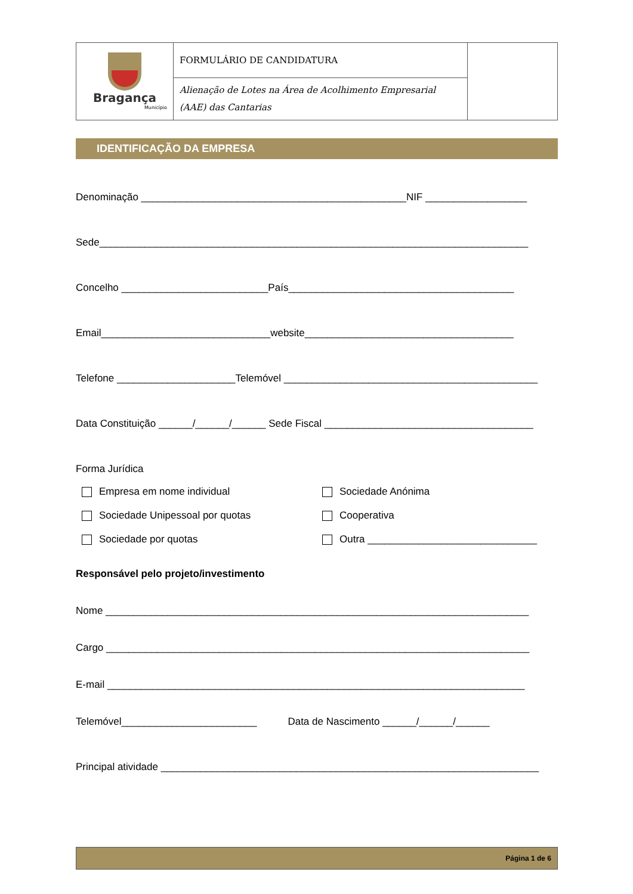| Bragança Município | FORMULÁRIO DE CANDIDATURA | |
| | Alienação de Lotes na Área de Acolhimento Empresarial (AAE) das Cantarias | |
IDENTIFICAÇÃO DA EMPRESA
Denominação _______________________________________________NIF __________________
Sede____________________________________________________________________________
Concelho __________________________País________________________________________
Email______________________________website_____________________________________
Telefone _____________________Telemóvel _____________________________________________
Data Constituição ______/______/______ Sede Fiscal _____________________________________
Forma Jurídica
Empresa em nome individual
Sociedade Anónima
Sociedade Unipessoal por quotas
Cooperativa
Sociedade por quotas
Outra ______________________________
Responsável pelo projeto/investimento
Nome ___________________________________________________________________________
Cargo ___________________________________________________________________________
E-mail __________________________________________________________________________
Telemóvel________________________ Data de Nascimento ______/______/______
Principal atividade ___________________________________________________________________
Página 1 de 6